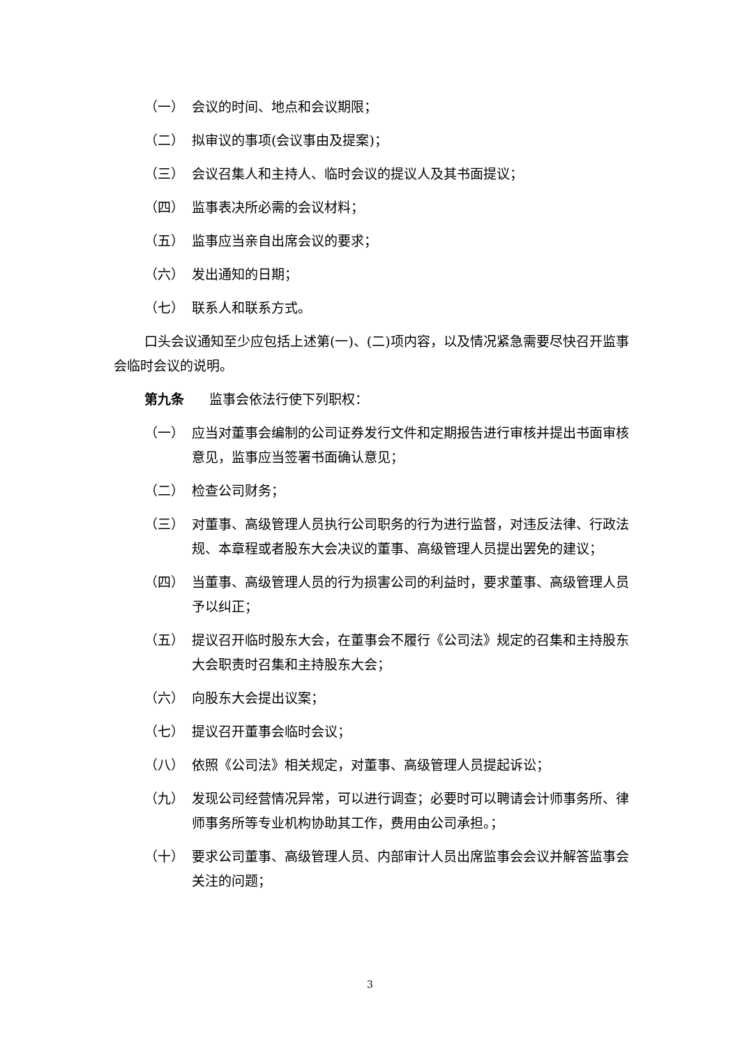（一） 会议的时间、地点和会议期限；
（二） 拟审议的事项(会议事由及提案)；
（三） 会议召集人和主持人、临时会议的提议人及其书面提议；
（四） 监事表决所必需的会议材料；
（五） 监事应当亲自出席会议的要求；
（六） 发出通知的日期；
（七） 联系人和联系方式。
口头会议通知至少应包括上述第(一)、(二)项内容，以及情况紧急需要尽快召开监事会临时会议的说明。
第九条 监事会依法行使下列职权：
（一） 应当对董事会编制的公司证券发行文件和定期报告进行审核并提出书面审核意见，监事应当签署书面确认意见；
（二） 检查公司财务；
（三） 对董事、高级管理人员执行公司职务的行为进行监督，对违反法律、行政法规、本章程或者股东大会决议的董事、高级管理人员提出罢免的建议；
（四） 当董事、高级管理人员的行为损害公司的利益时，要求董事、高级管理人员予以纠正；
（五） 提议召开临时股东大会，在董事会不履行《公司法》规定的召集和主持股东大会职责时召集和主持股东大会；
（六） 向股东大会提出议案；
（七） 提议召开董事会临时会议；
（八） 依照《公司法》相关规定，对董事、高级管理人员提起诉讼；
（九） 发现公司经营情况异常，可以进行调查；必要时可以聘请会计师事务所、律师事务所等专业机构协助其工作，费用由公司承担。；
（十） 要求公司董事、高级管理人员、内部审计人员出席监事会会议并解答监事会关注的问题；
3